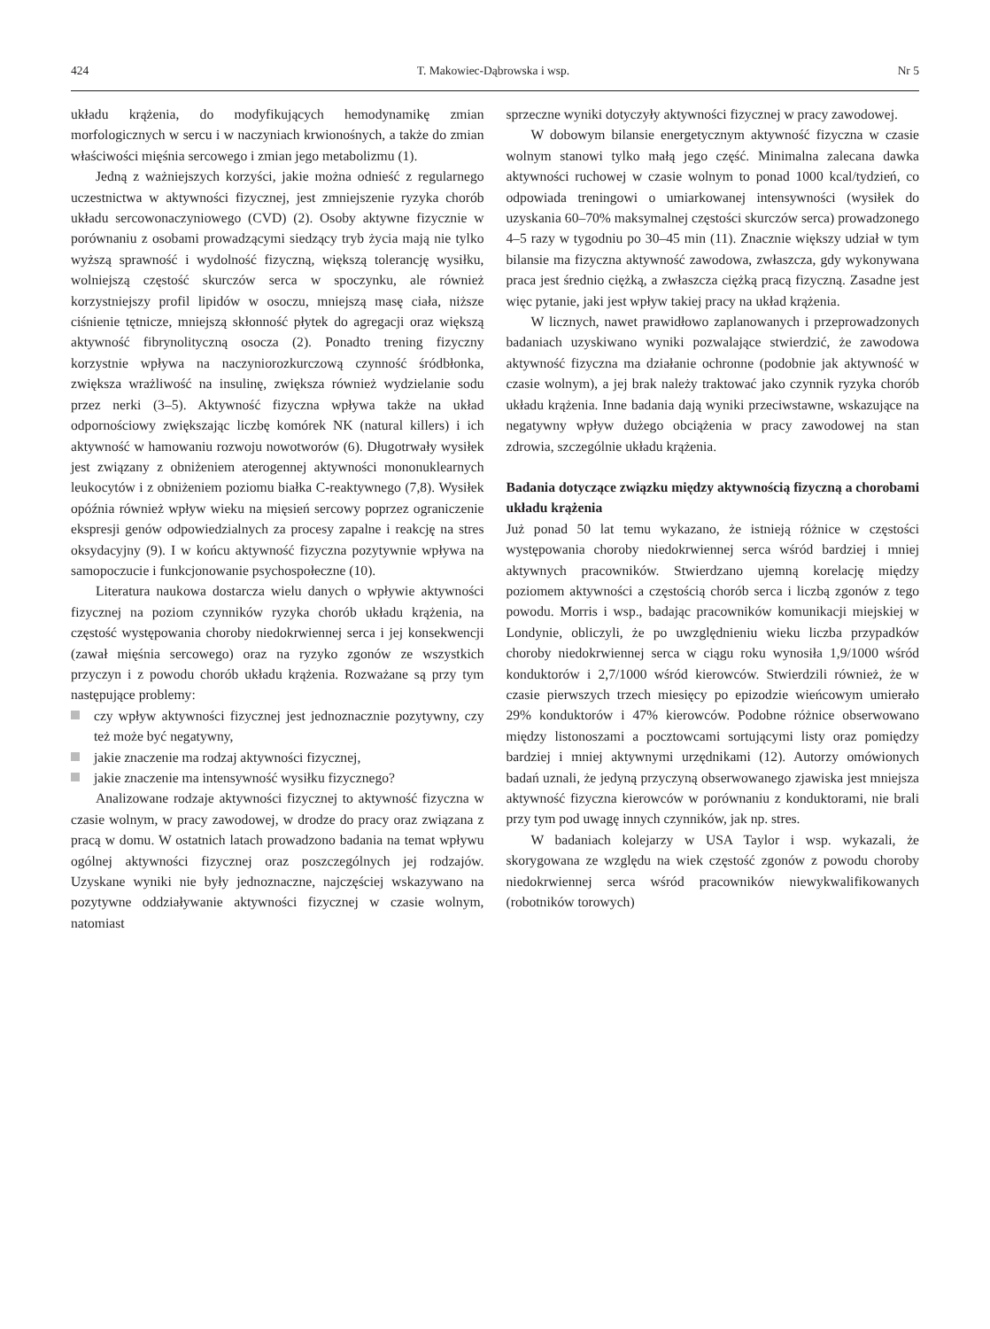424 T. Makowiec-Dąbrowska i wsp. Nr 5
układu krążenia, do modyfikujących hemodynamikę zmian morfologicznych w sercu i w naczyniach krwionośnych, a także do zmian właściwości mięśnia sercowego i zmian jego metabolizmu (1).
Jedną z ważniejszych korzyści, jakie można odnieść z regularnego uczestnictwa w aktywności fizycznej, jest zmniejszenie ryzyka chorób układu sercowonaczyniowego (CVD) (2). Osoby aktywne fizycznie w porównaniu z osobami prowadzącymi siedzący tryb życia mają nie tylko wyższą sprawność i wydolność fizyczną, większą tolerancję wysiłku, wolniejszą częstość skurczów serca w spoczynku, ale również korzystniejszy profil lipidów w osoczu, mniejszą masę ciała, niższe ciśnienie tętnicze, mniejszą skłonność płytek do agregacji oraz większą aktywność fibrynolityczną osocza (2). Ponadto trening fizyczny korzystnie wpływa na naczyniorozkurczową czynność śródbłonka, zwiększa wrażliwość na insulinę, zwiększa również wydzielanie sodu przez nerki (3–5). Aktywność fizyczna wpływa także na układ odpornościowy zwiększając liczbę komórek NK (natural killers) i ich aktywność w hamowaniu rozwoju nowotworów (6). Długotrwały wysiłek jest związany z obniżeniem aterogennej aktywności mononuklearnych leukocytów i z obniżeniem poziomu białka C-reaktywnego (7,8). Wysiłek opóźnia również wpływ wieku na mięsień sercowy poprzez ograniczenie ekspresji genów odpowiedzialnych za procesy zapalne i reakcję na stres oksydacyjny (9). I w końcu aktywność fizyczna pozytywnie wpływa na samopoczucie i funkcjonowanie psychospołeczne (10).
Literatura naukowa dostarcza wielu danych o wpływie aktywności fizycznej na poziom czynników ryzyka chorób układu krążenia, na częstość występowania choroby niedokrwiennej serca i jej konsekwencji (zawał mięśnia sercowego) oraz na ryzyko zgonów ze wszystkich przyczyn i z powodu chorób układu krążenia. Rozważane są przy tym następujące problemy:
czy wpływ aktywności fizycznej jest jednoznacznie pozytywny, czy też może być negatywny,
jakie znaczenie ma rodzaj aktywności fizycznej,
jakie znaczenie ma intensywność wysiłku fizycznego?
Analizowane rodzaje aktywności fizycznej to aktywność fizyczna w czasie wolnym, w pracy zawodowej, w drodze do pracy oraz związana z pracą w domu. W ostatnich latach prowadzono badania na temat wpływu ogólnej aktywności fizycznej oraz poszczególnych jej rodzajów. Uzyskane wyniki nie były jednoznaczne, najczęściej wskazywano na pozytywne oddziaływanie aktywności fizycznej w czasie wolnym, natomiast
sprzeczne wyniki dotyczyły aktywności fizycznej w pracy zawodowej.
W dobowym bilansie energetycznym aktywność fizyczna w czasie wolnym stanowi tylko małą jego część. Minimalna zalecana dawka aktywności ruchowej w czasie wolnym to ponad 1000 kcal/tydzień, co odpowiada treningowi o umiarkowanej intensywności (wysiłek do uzyskania 60–70% maksymalnej częstości skurczów serca) prowadzonego 4–5 razy w tygodniu po 30–45 min (11). Znacznie większy udział w tym bilansie ma fizyczna aktywność zawodowa, zwłaszcza, gdy wykonywana praca jest średnio ciężką, a zwłaszcza ciężką pracą fizyczną. Zasadne jest więc pytanie, jaki jest wpływ takiej pracy na układ krążenia.
W licznych, nawet prawidłowo zaplanowanych i przeprowadzonych badaniach uzyskiwano wyniki pozwalające stwierdzić, że zawodowa aktywność fizyczna ma działanie ochronne (podobnie jak aktywność w czasie wolnym), a jej brak należy traktować jako czynnik ryzyka chorób układu krążenia. Inne badania dają wyniki przeciwstawne, wskazujące na negatywny wpływ dużego obciążenia w pracy zawodowej na stan zdrowia, szczególnie układu krążenia.
Badania dotyczące związku między aktywnością fizyczną a chorobami układu krążenia
Już ponad 50 lat temu wykazano, że istnieją różnice w częstości występowania choroby niedokrwiennej serca wśród bardziej i mniej aktywnych pracowników. Stwierdzano ujemną korelację między poziomem aktywności a częstością chorób serca i liczbą zgonów z tego powodu. Morris i wsp., badając pracowników komunikacji miejskiej w Londynie, obliczyli, że po uwzględnieniu wieku liczba przypadków choroby niedokrwiennej serca w ciągu roku wynosiła 1,9/1000 wśród konduktorów i 2,7/1000 wśród kierowców. Stwierdzili również, że w czasie pierwszych trzech miesięcy po epizodzie wieńcowym umierało 29% konduktorów i 47% kierowców. Podobne różnice obserwowano między listonoszami a pocztowcami sortującymi listy oraz pomiędzy bardziej i mniej aktywnymi urzędnikami (12). Autorzy omówionych badań uznali, że jedyną przyczyną obserwowanego zjawiska jest mniejsza aktywność fizyczna kierowców w porównaniu z konduktorami, nie brali przy tym pod uwagę innych czynników, jak np. stres.
W badaniach kolejarzy w USA Taylor i wsp. wykazali, że skorygowana ze względu na wiek częstość zgonów z powodu choroby niedokrwiennej serca wśród pracowników niewykwalifikowanych (robotników torowych)